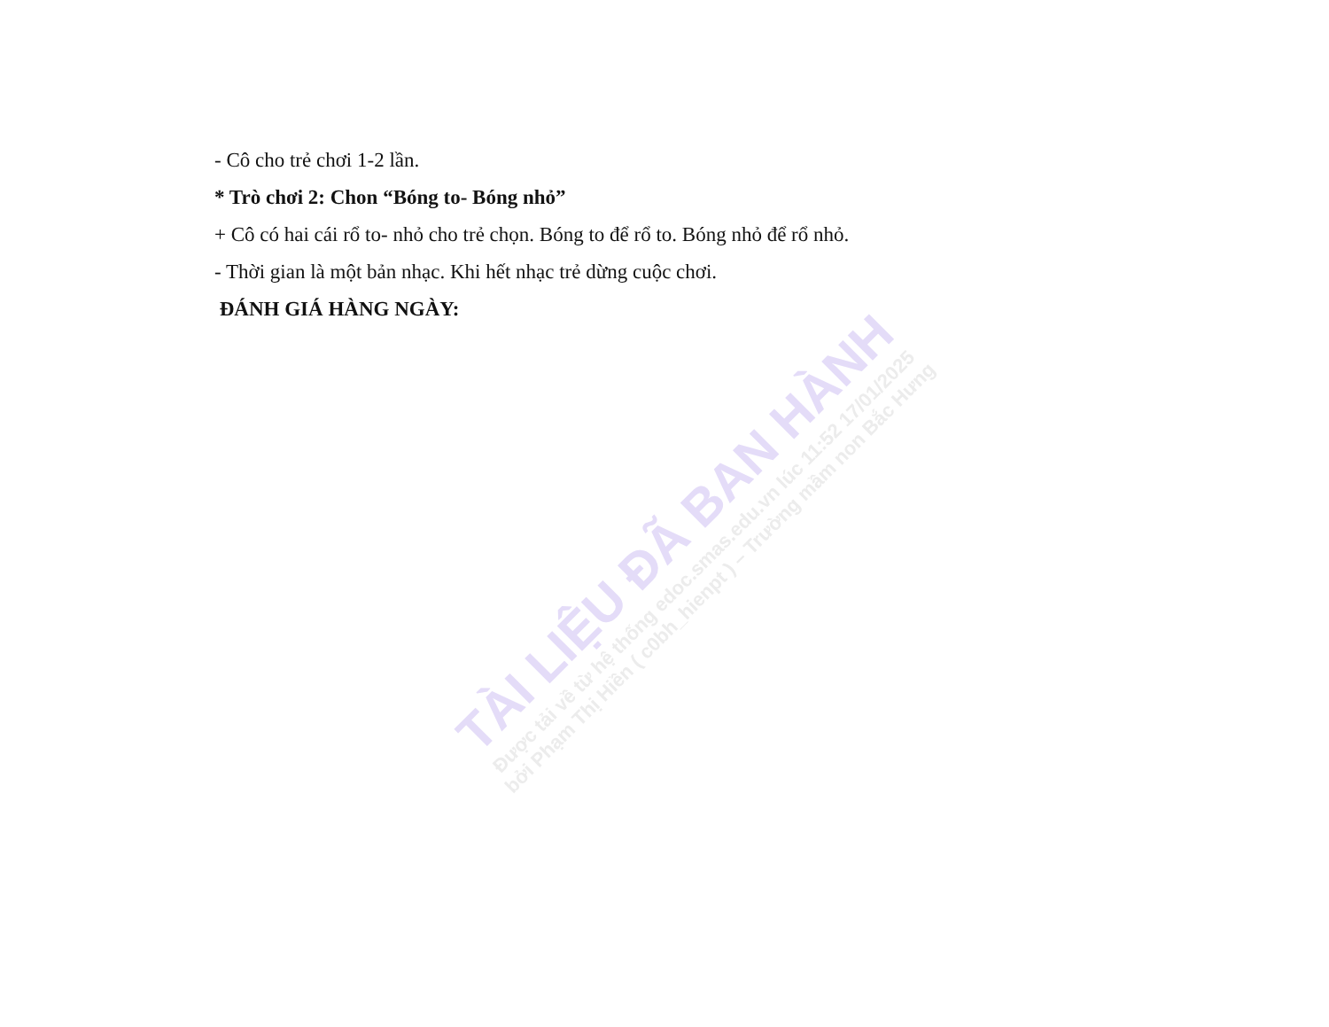- Cô cho trẻ chơi 1-2 lần.
* Trò chơi 2: Chon “Bóng to- Bóng nhỏ”
+ Cô có hai cái rổ to- nhỏ cho trẻ chọn. Bóng to để rổ to. Bóng nhỏ để rổ nhỏ.
- Thời gian là một bản nhạc. Khi hết nhạc trẻ dừng cuộc chơi.
ĐÁNH GIÁ HÀNG NGÀY:
TÀI LIỆU ĐÃ BAN HÀNH
Được tải về từ hệ thống edoc.smas.edu.vn lúc 11:52 17/01/2025
bởi Phạm Thị Hiền ( c0bh_hienpt ) – Trường mầm non Bắc Hưng